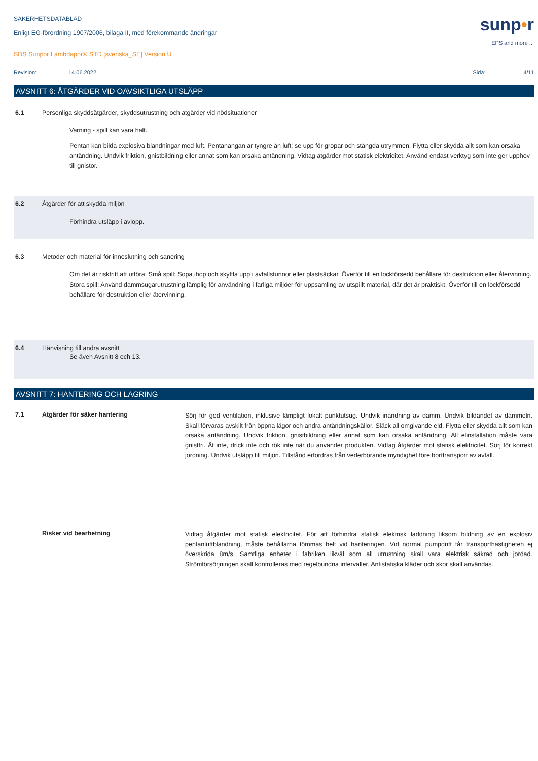SÄKERHETSDATABLAD
Enligt EG-förordning 1907/2006, bilaga II, med förekommande ändringar
SDS Sunpor Lambdapor® STD [svenska_SE] Version U
sunp•r
EPS and more ...
Revision: 14.06.2022 Sida: 4/11
AVSNITT 6: ÅTGÄRDER VID OAVSIKTLIGA UTSLÄPP
6.1 Personliga skyddsåtgärder, skyddsutrustning och åtgärder vid nödsituationer
Varning - spill kan vara halt.
Pentan kan bilda explosiva blandningar med luft. Pentanångan ar tyngre än luft; se upp för gropar och stängda utrymmen. Flytta eller skydda allt som kan orsaka antändning. Undvik friktion, gnistbildning eller annat som kan orsaka antändning. Vidtag åtgärder mot statisk elektricitet. Använd endast verktyg som inte ger upphov till gnistor.
6.2 Åtgärder för att skydda miljön
Förhindra utsläpp i avlopp.
6.3 Metoder och material för inneslutning och sanering
Om det är riskfritt att utföra: Små spill: Sopa ihop och skyffla upp i avfallstunnor eller plastsäckar. Överför till en lockförsedd behållare för destruktion eller återvinning. Stora spill: Använd dammsugarutrustning lämplig för användning i farliga miljöer för uppsamling av utspillt material, där det är praktiskt. Överför till en lockförsedd behållare för destruktion eller återvinning.
6.4 Hänvisning till andra avsnitt
Se även Avsnitt 8 och 13.
AVSNITT 7: HANTERING OCH LAGRING
7.1 Åtgärder för säker hantering Sörj för god ventilation, inklusive lämpligt lokalt punktutsug. Undvik inandning av damm. Undvik bildandet av dammoln. Skall förvaras avskilt från öppna lågor och andra antändningskällor. Släck all omgivande eld. Flytta eller skydda allt som kan orsaka antändning. Undvik friktion, gnistbildning eller annat som kan orsaka antändning. All elinstallation måste vara gnistfri. Ät inte, drick inte och rök inte när du använder produkten. Vidtag åtgärder mot statisk elektricitet. Sörj för korrekt jordning. Undvik utsläpp till miljön. Tillstånd erfordras från vederbörande myndighet före borttransport av avfall.
Risker vid bearbetning Vidtag åtgärder mot statisk elektricitet. För att förhindra statisk elektrisk laddning liksom bildning av en explosiv pentanluftblandning, måste behållarna tömmas helt vid hanteringen. Vid normal pumpdrift får transporthastigheten ej överskrida 8m/s. Samtliga enheter i fabriken likväl som all utrustning skall vara elektrisk säkrad och jordad. Strömförsörjningen skall kontrolleras med regelbundna intervaller. Antistatiska kläder och skor skall användas.